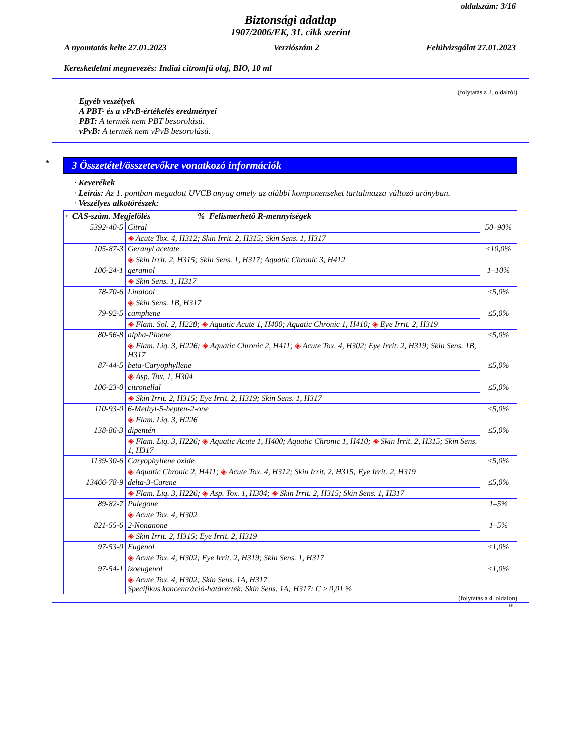oldalszám: 3/16
Biztonsági adatlap
1907/2006/EK, 31. cikk szerint
A nyomtatás kelte 27.01.2023 Verziószám 2 Felülvizsgálat 27.01.2023
Kereskedelmi megnevezés: Indiai citromfű olaj, BIO, 10 ml
(folytatás a 2. oldalról)
· Egyéb veszélyek
· A PBT- és a vPvB-értékelés eredményei
· PBT: A termék nem PBT besorolású.
· vPvB: A termék nem vPvB besorolású.
*
3 Összetétel/összetevőkre vonatkozó információk
· Keverékek
· Leírás: Az 1. pontban megadott UVCB anyag amely az alábbi komponenseket tartalmazza változó arányban.
· Veszélyes alkotórészek:
| · CAS-szám. Megjelölés % Felismerhető R-mennyiségek | | |
| --- | --- | --- |
| 5392-40-5 | Citral | 50–90% |
| | ◈ Acute Tox. 4, H312; Skin Irrit. 2, H315; Skin Sens. 1, H317 | |
| 105-87-3 | Geranyl acetate | ≤10,0% |
| | ◈ Skin Irrit. 2, H315; Skin Sens. 1, H317; Aquatic Chronic 3, H412 | |
| 106-24-1 | geraniol | 1–10% |
| | ◈ Skin Sens. 1, H317 | |
| 78-70-6 | Linalool | ≤5,0% |
| | ◈ Skin Sens. 1B, H317 | |
| 79-92-5 | camphene | ≤5,0% |
| | ◈ Flam. Sol. 2, H228; ◈ Aquatic Acute 1, H400; Aquatic Chronic 1, H410; ◈ Eye Irrit. 2, H319 | |
| 80-56-8 | alpha-Pinene | ≤5,0% |
| | ◈ Flam. Liq. 3, H226; ◈ Aquatic Chronic 2, H411; ◈ Acute Tox. 4, H302; Eye Irrit. 2, H319; Skin Sens. 1B, H317 | |
| 87-44-5 | beta-Caryophyllene | ≤5,0% |
| | ◈ Asp. Tox. 1, H304 | |
| 106-23-0 | citronellal | ≤5,0% |
| | ◈ Skin Irrit. 2, H315; Eye Irrit. 2, H319; Skin Sens. 1, H317 | |
| 110-93-0 | 6-Methyl-5-hepten-2-one | ≤5,0% |
| | ◈ Flam. Liq. 3, H226 | |
| 138-86-3 | dipentén | ≤5,0% |
| | ◈ Flam. Liq. 3, H226; ◈ Aquatic Acute 1, H400; Aquatic Chronic 1, H410; ◈ Skin Irrit. 2, H315; Skin Sens. 1, H317 | |
| 1139-30-6 | Caryophyllene oxide | ≤5,0% |
| | ◈ Aquatic Chronic 2, H411; ◈ Acute Tox. 4, H312; Skin Irrit. 2, H315; Eye Irrit. 2, H319 | |
| 13466-78-9 | delta-3-Carene | ≤5,0% |
| | ◈ Flam. Liq. 3, H226; ◈ Asp. Tox. 1, H304; ◈ Skin Irrit. 2, H315; Skin Sens. 1, H317 | |
| 89-82-7 | Pulegone | 1–5% |
| | ◈ Acute Tox. 4, H302 | |
| 821-55-6 | 2-Nonanone | 1–5% |
| | ◈ Skin Irrit. 2, H315; Eye Irrit. 2, H319 | |
| 97-53-0 | Eugenol | ≤1,0% |
| | ◈ Acute Tox. 4, H302; Eye Irrit. 2, H319; Skin Sens. 1, H317 | |
| 97-54-1 | izoeugenol | ≤1,0% |
| | ◈ Acute Tox. 4, H302; Skin Sens. 1A, H317 Specifikus koncentráció-határérték: Skin Sens. 1A; H317: C ≥ 0,01 % | |
(folytatás a 4. oldalon)
HU